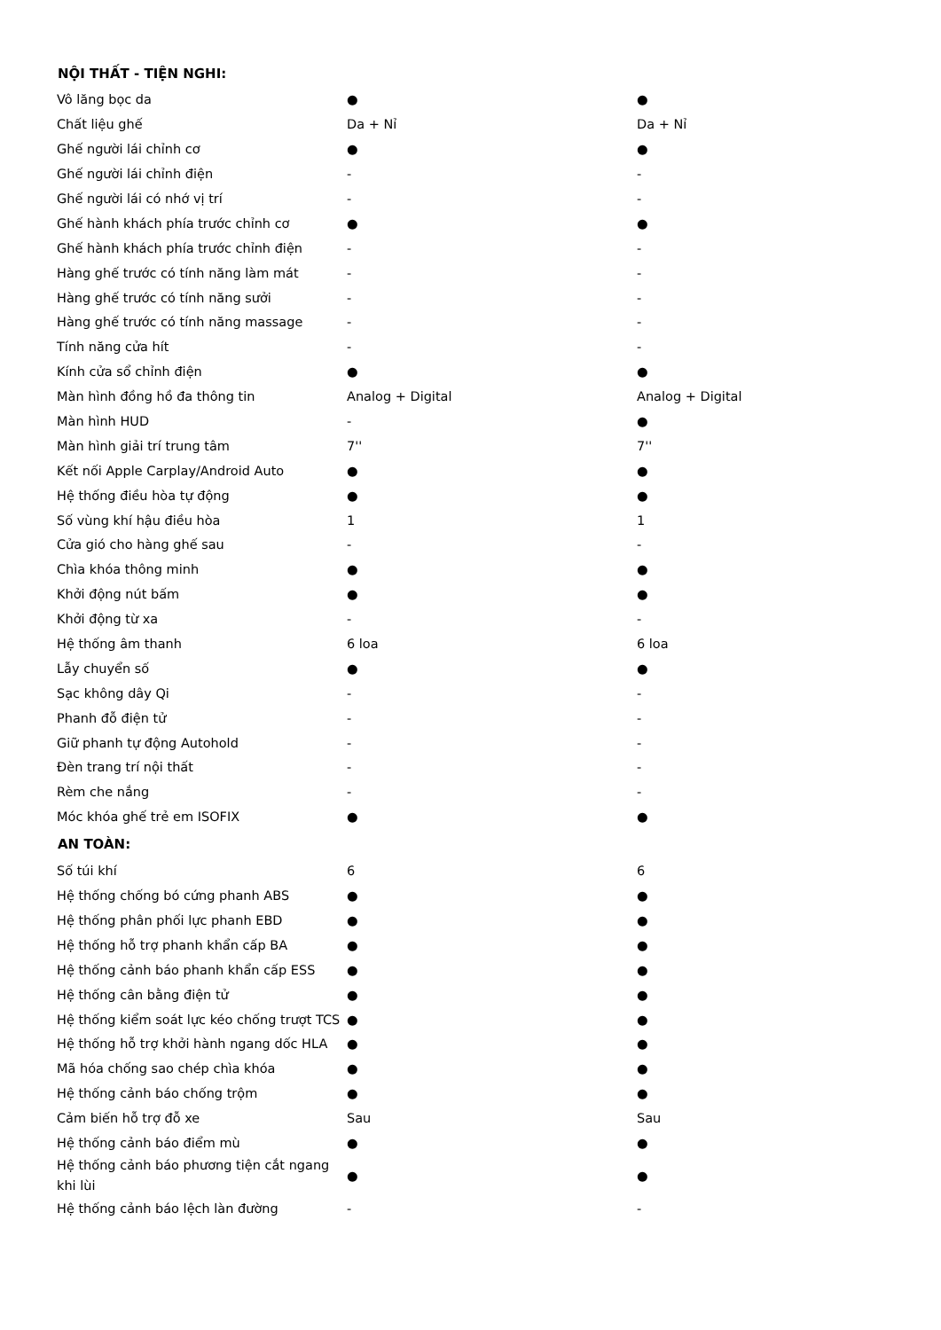| NỘI THẤT - TIỆN NGHI: | | |
| --- | --- | --- |
| Vô lăng bọc da | ● | ● |
| Chất liệu ghế | Da + Nỉ | Da + Nỉ |
| Ghế người lái chỉnh cơ | ● | ● |
| Ghế người lái chỉnh điện | - | - |
| Ghế người lái có nhớ vị trí | - | - |
| Ghế hành khách phía trước chỉnh cơ | ● | ● |
| Ghế hành khách phía trước chỉnh điện | - | - |
| Hàng ghế trước có tính năng làm mát | - | - |
| Hàng ghế trước có tính năng sưởi | - | - |
| Hàng ghế trước có tính năng massage | - | - |
| Tính năng cửa hít | - | - |
| Kính cửa sổ chỉnh điện | ● | ● |
| Màn hình đồng hồ đa thông tin | Analog + Digital | Analog + Digital |
| Màn hình HUD | - | ● |
| Màn hình giải trí trung tâm | 7'' | 7'' |
| Kết nối Apple Carplay/Android Auto | ● | ● |
| Hệ thống điều hòa tự động | ● | ● |
| Số vùng khí hậu điều hòa | 1 | 1 |
| Cửa gió cho hàng ghế sau | - | - |
| Chìa khóa thông minh | ● | ● |
| Khởi động nút bấm | ● | ● |
| Khởi động từ xa | - | - |
| Hệ thống âm thanh | 6 loa | 6 loa |
| Lẫy chuyển số | ● | ● |
| Sạc không dây Qi | - | - |
| Phanh đỗ điện tử | - | - |
| Giữ phanh tự động Autohold | - | - |
| Đèn trang trí nội thất | - | - |
| Rèm che nắng | - | - |
| Móc khóa ghế trẻ em ISOFIX | ● | ● |
| AN TOÀN: | | |
| Số túi khí | 6 | 6 |
| Hệ thống chống bó cứng phanh ABS | ● | ● |
| Hệ thống phân phối lực phanh EBD | ● | ● |
| Hệ thống hỗ trợ phanh khẩn cấp BA | ● | ● |
| Hệ thống cảnh báo phanh khẩn cấp ESS | ● | ● |
| Hệ thống cân bằng điện tử | ● | ● |
| Hệ thống kiểm soát lực kéo chống trượt TCS | ● | ● |
| Hệ thống hỗ trợ khởi hành ngang dốc HLA | ● | ● |
| Mã hóa chống sao chép chìa khóa | ● | ● |
| Hệ thống cảnh báo chống trộm | ● | ● |
| Cảm biến hỗ trợ đỗ xe | Sau | Sau |
| Hệ thống cảnh báo điểm mù | ● | ● |
| Hệ thống cảnh báo phương tiện cắt ngang khi lùi | ● | ● |
| Hệ thống cảnh báo lệch làn đường | - | - |